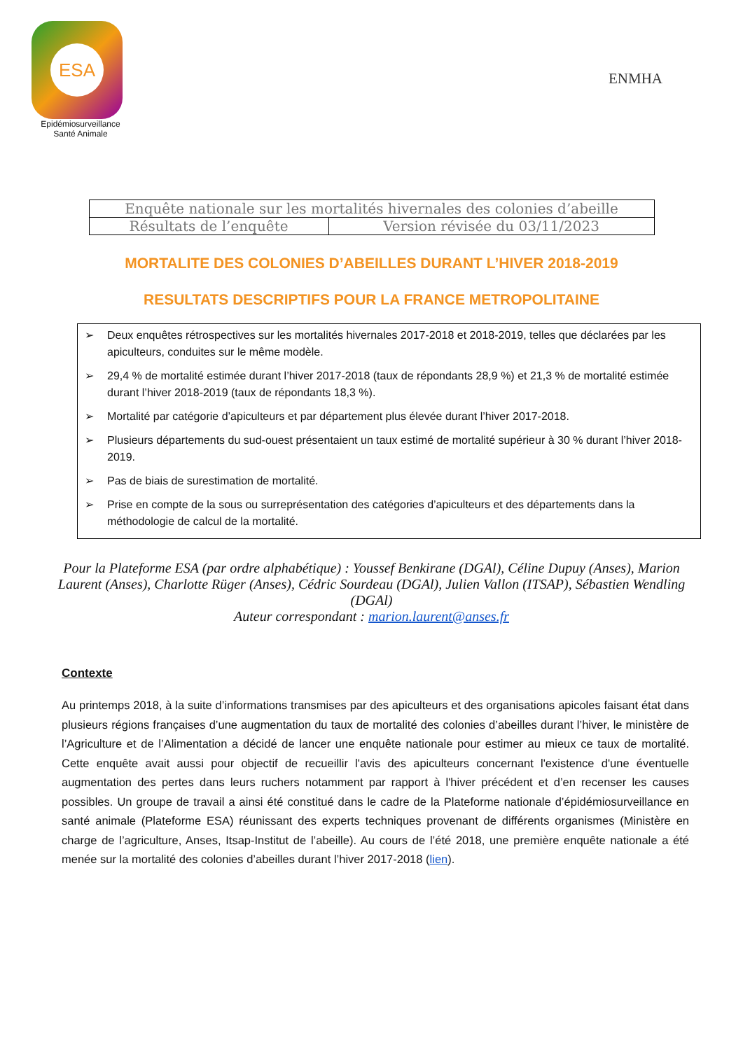ESA
Epidémiosurveillance
Santé Animale
ENMHA
| Enquête nationale sur les mortalités hivernales des colonies d’abeille | |
| Résultats de l’enquête | Version révisée du 03/11/2023 |
MORTALITE DES COLONIES D’ABEILLES DURANT L’HIVER 2018-2019
RESULTATS DESCRIPTIFS POUR LA FRANCE METROPOLITAINE
➢ Deux enquêtes rétrospectives sur les mortalités hivernales 2017-2018 et 2018-2019, telles que déclarées par les apiculteurs, conduites sur le même modèle.
➢ 29,4 % de mortalité estimée durant l’hiver 2017-2018 (taux de répondants 28,9 %) et 21,3 % de mortalité estimée durant l’hiver 2018-2019 (taux de répondants 18,3 %).
➢ Mortalité par catégorie d’apiculteurs et par département plus élevée durant l’hiver 2017-2018.
➢ Plusieurs départements du sud-ouest présentaient un taux estimé de mortalité supérieur à 30 % durant l’hiver 2018-2019.
➢ Pas de biais de surestimation de mortalité.
➢ Prise en compte de la sous ou surreprésentation des catégories d’apiculteurs et des départements dans la méthodologie de calcul de la mortalité.
Pour la Plateforme ESA (par ordre alphabétique) : Youssef Benkirane (DGAl), Céline Dupuy (Anses), Marion Laurent (Anses), Charlotte Rüger (Anses), Cédric Sourdeau (DGAl), Julien Vallon (ITSAP), Sébastien Wendling (DGAl)
Auteur correspondant : marion.laurent@anses.fr
Contexte
Au printemps 2018, à la suite d’informations transmises par des apiculteurs et des organisations apicoles faisant état dans plusieurs régions françaises d’une augmentation du taux de mortalité des colonies d’abeilles durant l’hiver, le ministère de l’Agriculture et de l’Alimentation a décidé de lancer une enquête nationale pour estimer au mieux ce taux de mortalité. Cette enquête avait aussi pour objectif de recueillir l'avis des apiculteurs concernant l'existence d'une éventuelle augmentation des pertes dans leurs ruchers notamment par rapport à l'hiver précédent et d’en recenser les causes possibles. Un groupe de travail a ainsi été constitué dans le cadre de la Plateforme nationale d’épidémiosurveillance en santé animale (Plateforme ESA) réunissant des experts techniques provenant de différents organismes (Ministère en charge de l’agriculture, Anses, Itsap-Institut de l’abeille). Au cours de l’été 2018, une première enquête nationale a été menée sur la mortalité des colonies d’abeilles durant l’hiver 2017-2018 (lien).